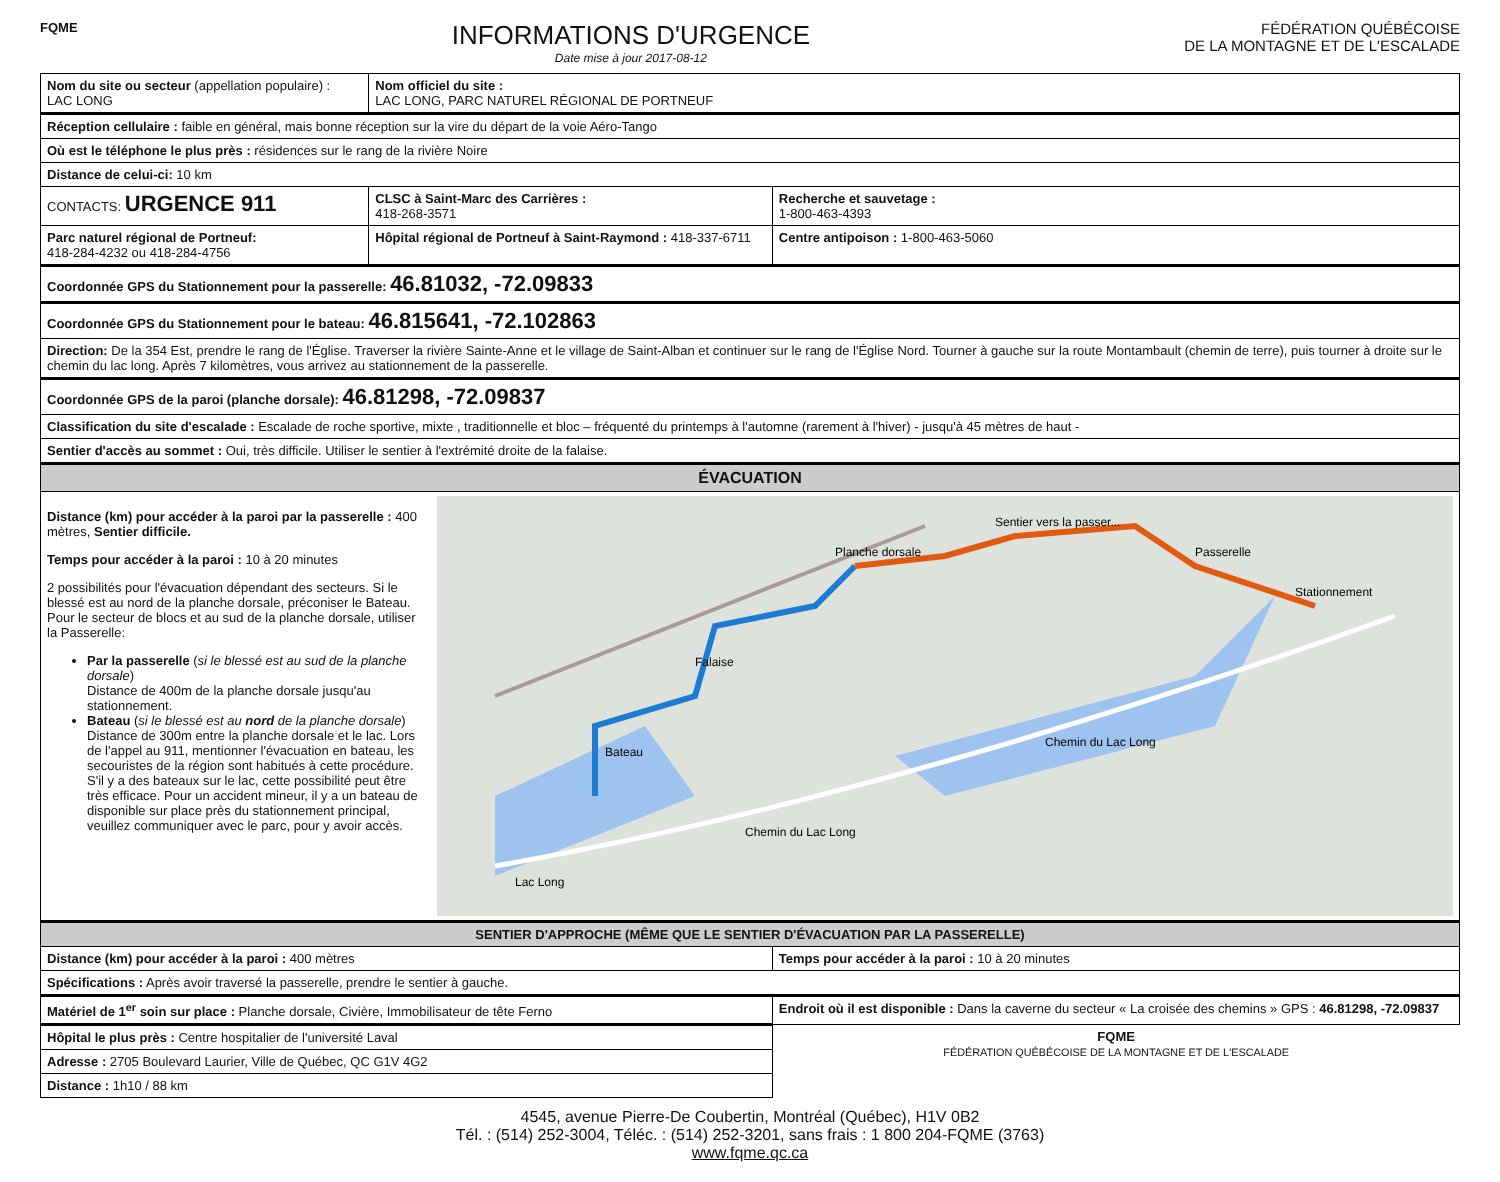FQME
INFORMATIONS D'URGENCE
Date mise à jour 2017-08-12
FÉDÉRATION QUÉBÉCOISE
DE LA MONTAGNE ET DE L'ESCALADE
| Nom du site ou secteur (appellation populaire) : LAC LONG | Nom officiel du site : LAC LONG, PARC NATUREL RÉGIONAL DE PORTNEUF | |
| Réception cellulaire : faible en général, mais bonne réception sur la vire du départ de la voie Aéro-Tango | | |
| Où est le téléphone le plus près : résidences sur le rang de la rivière Noire | | |
| Distance de celui-ci: 10 km | | |
| CONTACTS: URGENCE 911 | CLSC à Saint-Marc des Carrières : 418-268-3571 | Recherche et sauvetage : 1-800-463-4393 |
| Parc naturel régional de Portneuf: 418-284-4232 ou 418-284-4756 | Hôpital régional de Portneuf à Saint-Raymond : 418-337-6711 | Centre antipoison : 1-800-463-5060 |
| Coordonnée GPS du Stationnement pour la passerelle: 46.81032, -72.09833 | | |
| Coordonnée GPS du Stationnement pour le bateau: 46.815641, -72.102863 | | |
| Direction: De la 354 Est, prendre le rang de l'Église. Traverser la rivière Sainte-Anne et le village de Saint-Alban et continuer sur le rang de l'Église Nord. Tourner à gauche sur la route Montambault (chemin de terre), puis tourner à droite sur le chemin du lac long. Après 7 kilomètres, vous arrivez au stationnement de la passerelle. | | |
| Coordonnée GPS de la paroi (planche dorsale): 46.81298, -72.09837 | | |
| Classification du site d'escalade : Escalade de roche sportive, mixte , traditionnelle et bloc – fréquenté du printemps à l'automne (rarement à l'hiver) - jusqu'à 45 mètres de haut - | | |
| Sentier d'accès au sommet : Oui, très difficile. Utiliser le sentier à l'extrémité droite de la falaise. | | |
| ÉVACUATION | | |
| Distance (km) pour accéder à la paroi par la passerelle : 400 mètres, Sentier difficile. Temps pour accéder à la paroi : 10 à 20 minutes 2 possibilités pour l'évacuation dépendant des secteurs. Si le blessé est au nord de la planche dorsale, préconiser le Bateau. Pour le secteur de blocs et au sud de la planche dorsale, utiliser la Passerelle: Par la passerelle ( si le blessé est au sud de la planche dorsale ) Distance de 400m de la planche dorsale jusqu'au stationnement. Bateau ( si le blessé est au nord de la planche dorsale ) Distance de 300m entre la planche dorsale et le lac. Lors de l'appel au 911, mentionner l'évacuation en bateau, les secouristes de la région sont habitués à cette procédure. S'il y a des bateaux sur le lac, cette possibilité peut être très efficace. Pour un accident mineur, il y a un bateau de disponible sur place près du stationnement principal, veuillez communiquer avec le parc, pour y avoir accès. Lac Long Chemin du Lac Long Chemin du Lac Long Bateau Planche dorsale Sentier vers la passer... Passerelle Stationnement Falaise | | |
| SENTIER D'APPROCHE (MÊME QUE LE SENTIER D'ÉVACUATION PAR LA PASSERELLE) | | |
| Distance (km) pour accéder à la paroi : 400 mètres | | Temps pour accéder à la paroi : 10 à 20 minutes |
| Spécifications : Après avoir traversé la passerelle, prendre le sentier à gauche. | | |
| Matériel de 1<sup>er</sup> soin sur place : Planche dorsale, Civière, Immobilisateur de tête Ferno | | Endroit où il est disponible : Dans la caverne du secteur « La croisée des chemins » GPS : 46.81298, -72.09837 |
| Hôpital le plus près : Centre hospitalier de l'université Laval | | FQME FÉDÉRATION QUÉBÉCOISE DE LA MONTAGNE ET DE L'ESCALADE |
| Adresse : 2705 Boulevard Laurier, Ville de Québec, QC G1V 4G2 | | |
| Distance : 1h10 / 88 km | | |
4545, avenue Pierre-De Coubertin, Montréal (Québec), H1V 0B2
Tél. : (514) 252-3004, Téléc. : (514) 252-3201, sans frais : 1 800 204-FQME (3763)
www.fqme.qc.ca